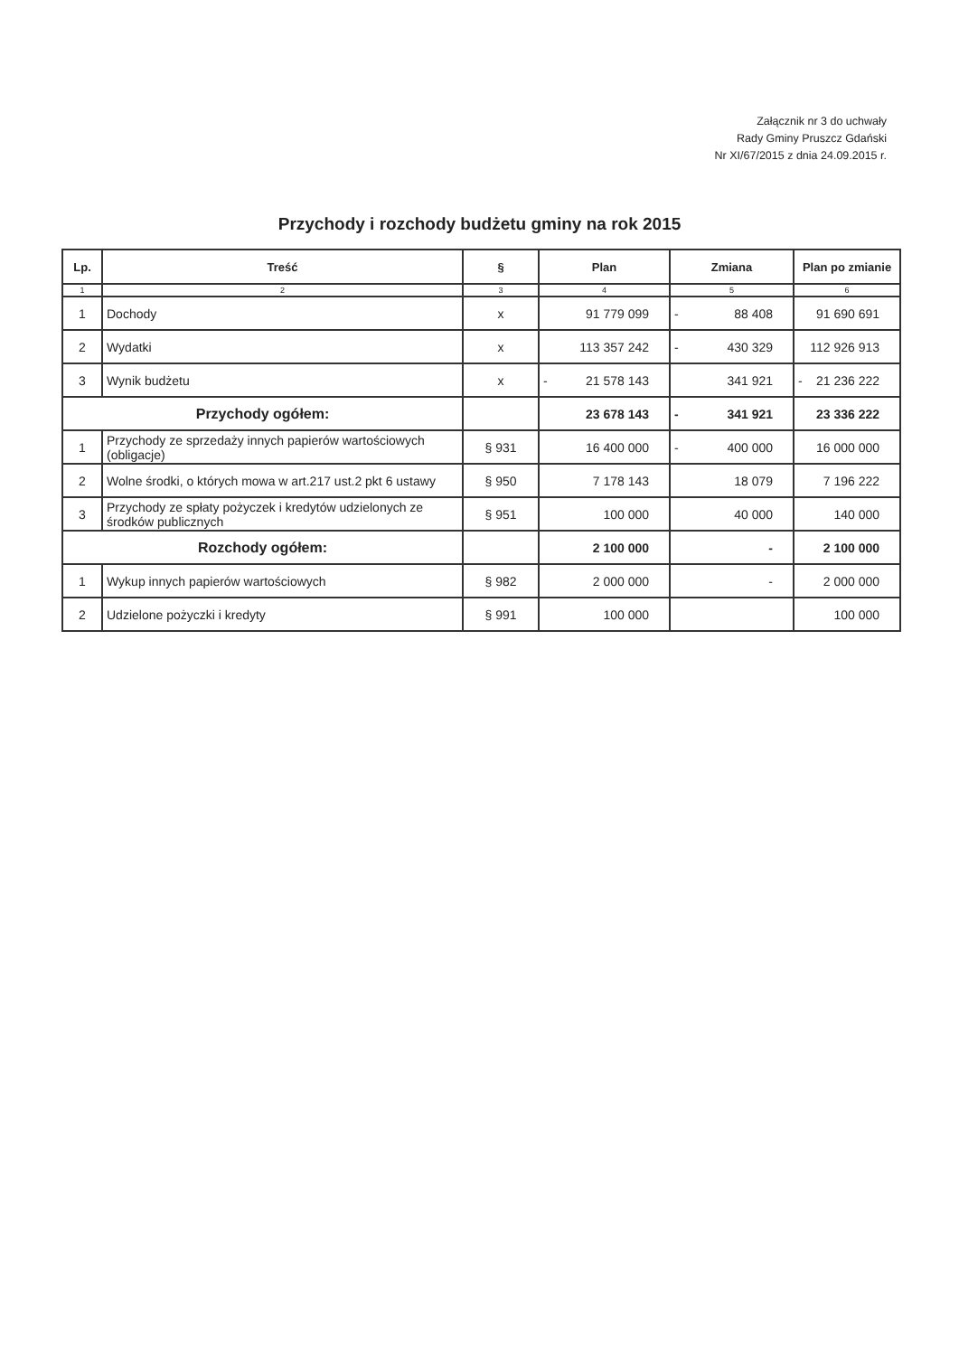Załącznik nr 3 do uchwały
Rady Gminy Pruszcz Gdański
Nr XI/67/2015 z dnia 24.09.2015 r.
Przychody i rozchody budżetu gminy na rok 2015
| Lp. | Treść | § | Plan | Zmiana | Plan po zmianie |
| --- | --- | --- | --- | --- | --- |
| 1 | 2 | 3 | 4 | 5 | 6 |
| 1 | Dochody | x | 91 779 099 | - 88 408 | 91 690 691 |
| 2 | Wydatki | x | 113 357 242 | - 430 329 | 112 926 913 |
| 3 | Wynik budżetu | x | - 21 578 143 | 341 921 | - 21 236 222 |
| Przychody ogółem: | | | 23 678 143 | - 341 921 | 23 336 222 |
| 1 | Przychody ze sprzedaży innych papierów wartościowych (obligacje) | § 931 | 16 400 000 | - 400 000 | 16 000 000 |
| 2 | Wolne środki, o których mowa w art.217 ust.2 pkt 6 ustawy | § 950 | 7 178 143 | 18 079 | 7 196 222 |
| 3 | Przychody ze spłaty pożyczek i kredytów udzielonych ze środków publicznych | § 951 | 100 000 | 40 000 | 140 000 |
| Rozchody ogółem: | | | 2 100 000 | - | 2 100 000 |
| 1 | Wykup innych papierów wartościowych | § 982 | 2 000 000 | - | 2 000 000 |
| 2 | Udzielone pożyczki i kredyty | § 991 | 100 000 | | 100 000 |